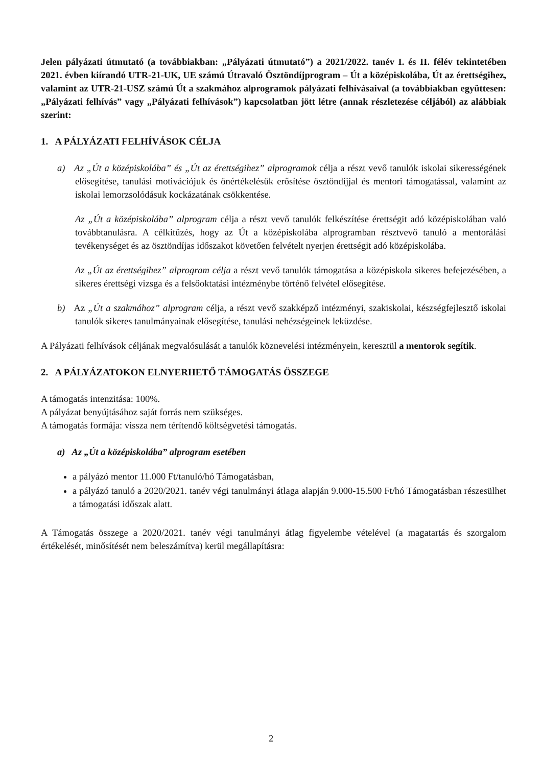Jelen pályázati útmutató (a továbbiakban: „Pályázati útmutató”) a 2021/2022. tanév I. és II. félév tekintetében 2021. évben kiírandó UTR-21-UK, UE számú Útravaló Ösztöndíjprogram – Út a középiskolába, Út az érettségihez, valamint az UTR-21-USZ számú Út a szakmához alprogramok pályázati felhívásaival (a továbbiakban együttesen: „Pályázati felhívás” vagy „Pályázati felhívások”) kapcsolatban jött létre (annak részletezése céljából) az alábbiak szerint:
1. A PÁLYÁZATI FELHÍVÁSOK CÉLJA
a) Az „Út a középiskolába” és „Út az érettségihez” alprogramok célja a részt vevő tanulók iskolai sikerességének elősegítése, tanulási motivációjuk és önértékelésük erősítése ösztöndíjjal és mentori támogatással, valamint az iskolai lemorzsolódásuk kockázatának csökkentése.
Az „Út a középiskolába” alprogram célja a részt vevő tanulók felkészítése érettségit adó középiskolában való továbbtanulásra. A célkitűzés, hogy az Út a középiskolába alprogramban résztvevő tanuló a mentorálási tevékenységet és az ösztöndíjas időszakot követően felvételt nyerjen érettségit adó középiskolába.
Az „Út az érettségihez” alprogram célja a részt vevő tanulók támogatása a középiskola sikeres befejezésében, a sikeres érettségi vizsga és a felsőoktatási intézménybe történő felvétel elősegítése.
b) Az „Út a szakmához” alprogram célja, a részt vevő szakképző intézményi, szakiskolai, készségfejlesztő iskolai tanulók sikeres tanulmányainak elősegítése, tanulási nehézségeinek leküzdése.
A Pályázati felhívások céljának megvalósulását a tanulók köznevelési intézményein, keresztül a mentorok segítik.
2. A PÁLYÁZATOKON ELNYERHETŐ TÁMOGATÁS ÖSSZEGE
A támogatás intenzitása: 100%.
A pályázat benyújtásához saját forrás nem szükséges.
A támogatás formája: vissza nem térítendő költségvetési támogatás.
a) Az „Út a középiskolába” alprogram esetében
a pályázó mentor 11.000 Ft/tanuló/hó Támogatásban,
a pályázó tanuló a 2020/2021. tanév végi tanulmányi átlaga alapján 9.000-15.500 Ft/hó Támogatásban részesülhet a támogatási időszak alatt.
A Támogatás összege a 2020/2021. tanév végi tanulmányi átlag figyelembe vételével (a magatartás és szorgalom értékelését, minősítését nem beleszámítva) kerül megállapításra:
2